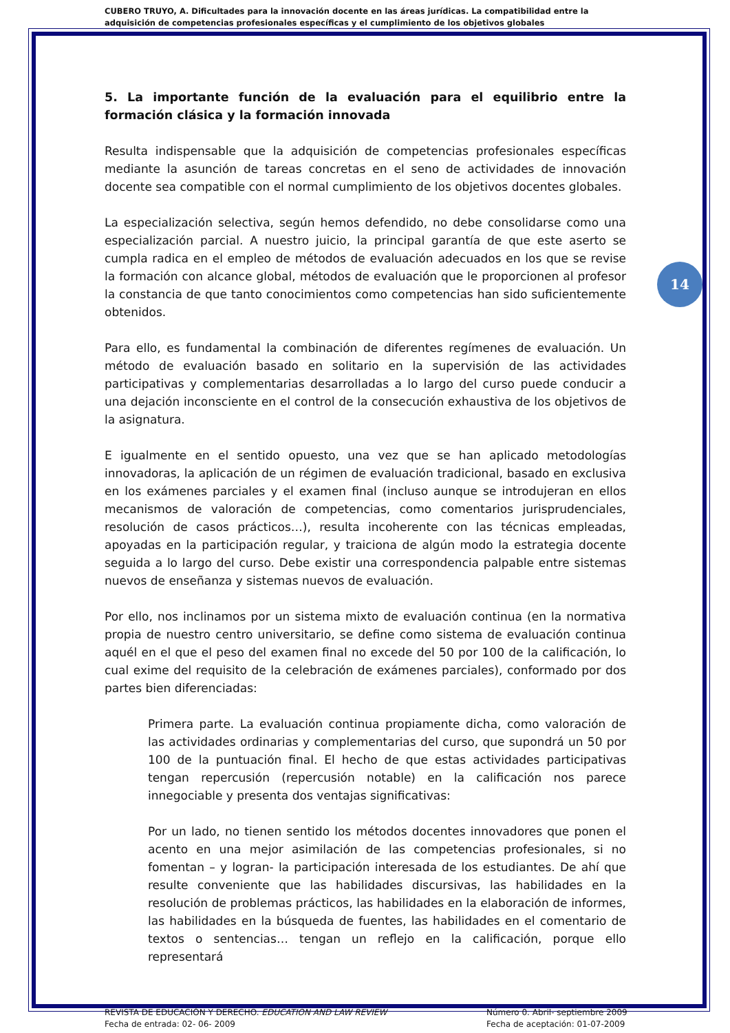CUBERO TRUYO, A. Dificultades para la innovación docente en las áreas jurídicas. La compatibilidad entre la adquisición de competencias profesionales específicas y el cumplimiento de los objetivos globales
14
5. La importante función de la evaluación para el equilibrio entre la formación clásica y la formación innovada
Resulta indispensable que la adquisición de competencias profesionales específicas mediante la asunción de tareas concretas en el seno de actividades de innovación docente sea compatible con el normal cumplimiento de los objetivos docentes globales.
La especialización selectiva, según hemos defendido, no debe consolidarse como una especialización parcial. A nuestro juicio, la principal garantía de que este aserto se cumpla radica en el empleo de métodos de evaluación adecuados en los que se revise la formación con alcance global, métodos de evaluación que le proporcionen al profesor la constancia de que tanto conocimientos como competencias han sido suficientemente obtenidos.
Para ello, es fundamental la combinación de diferentes regímenes de evaluación. Un método de evaluación basado en solitario en la supervisión de las actividades participativas y complementarias desarrolladas a lo largo del curso puede conducir a una dejación inconsciente en el control de la consecución exhaustiva de los objetivos de la asignatura.
E igualmente en el sentido opuesto, una vez que se han aplicado metodologías innovadoras, la aplicación de un régimen de evaluación tradicional, basado en exclusiva en los exámenes parciales y el examen final (incluso aunque se introdujeran en ellos mecanismos de valoración de competencias, como comentarios jurisprudenciales, resolución de casos prácticos…), resulta incoherente con las técnicas empleadas, apoyadas en la participación regular, y traiciona de algún modo la estrategia docente seguida a lo largo del curso. Debe existir una correspondencia palpable entre sistemas nuevos de enseñanza y sistemas nuevos de evaluación.
Por ello, nos inclinamos por un sistema mixto de evaluación continua (en la normativa propia de nuestro centro universitario, se define como sistema de evaluación continua aquél en el que el peso del examen final no excede del 50 por 100 de la calificación, lo cual exime del requisito de la celebración de exámenes parciales), conformado por dos partes bien diferenciadas:
Primera parte. La evaluación continua propiamente dicha, como valoración de las actividades ordinarias y complementarias del curso, que supondrá un 50 por 100 de la puntuación final. El hecho de que estas actividades participativas tengan repercusión (repercusión notable) en la calificación nos parece innegociable y presenta dos ventajas significativas:
Por un lado, no tienen sentido los métodos docentes innovadores que ponen el acento en una mejor asimilación de las competencias profesionales, si no fomentan – y logran- la participación interesada de los estudiantes. De ahí que resulte conveniente que las habilidades discursivas, las habilidades en la resolución de problemas prácticos, las habilidades en la elaboración de informes, las habilidades en la búsqueda de fuentes, las habilidades en el comentario de textos o sentencias… tengan un reflejo en la calificación, porque ello representará
REVISTA DE EDUCACIÓN Y DERECHO. EDUCATION AND LAW REVIEW
Fecha de entrada: 02- 06- 2009
Número 0. Abril- septiembre 2009
Fecha de aceptación: 01-07-2009